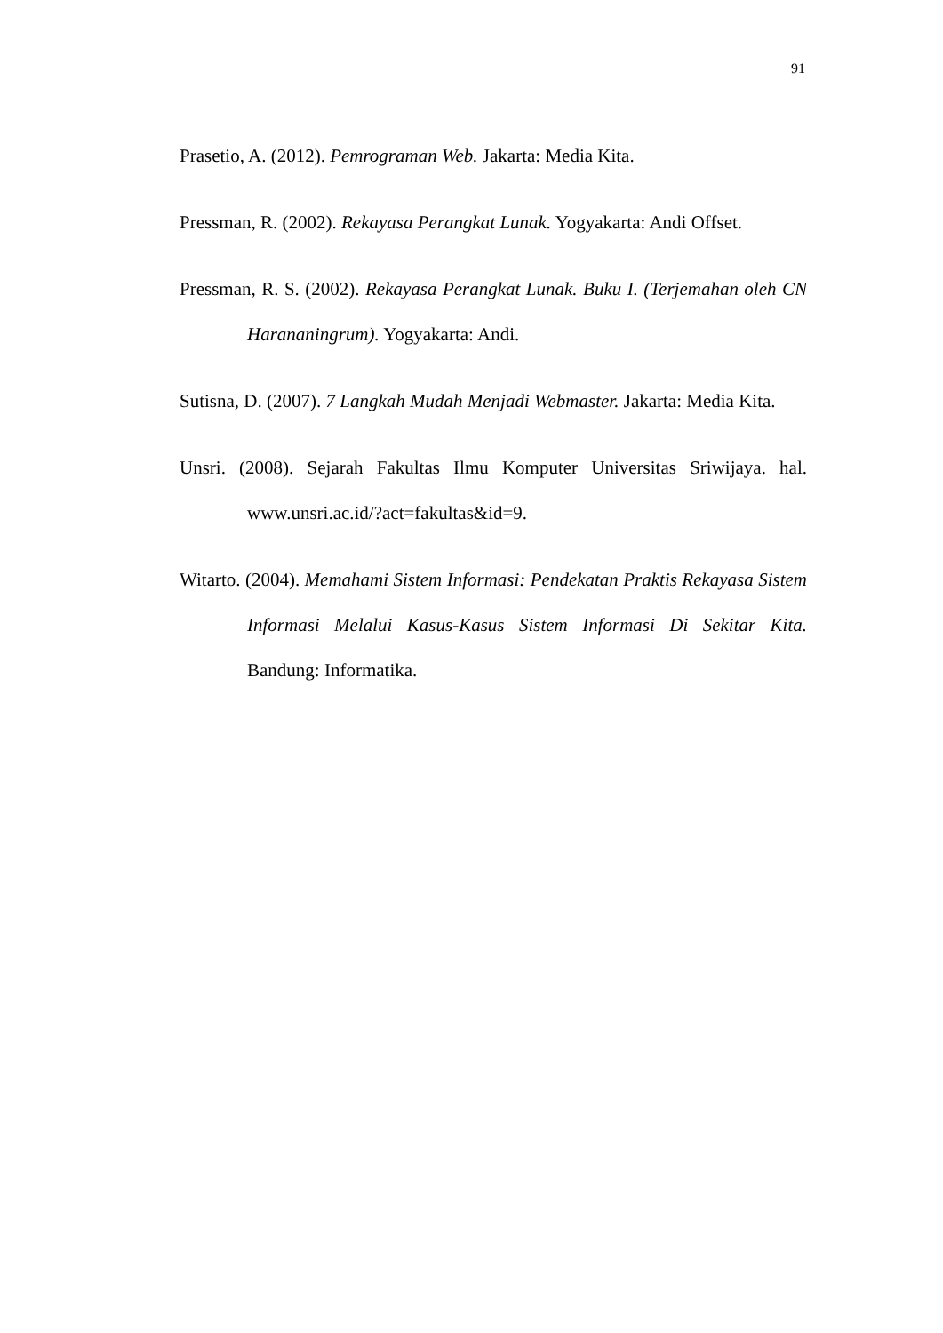91
Prasetio, A. (2012). Pemrograman Web. Jakarta: Media Kita.
Pressman, R. (2002). Rekayasa Perangkat Lunak. Yogyakarta: Andi Offset.
Pressman, R. S. (2002). Rekayasa Perangkat Lunak. Buku I. (Terjemahan oleh CN Harananingrum). Yogyakarta: Andi.
Sutisna, D. (2007). 7 Langkah Mudah Menjadi Webmaster. Jakarta: Media Kita.
Unsri. (2008). Sejarah Fakultas Ilmu Komputer Universitas Sriwijaya. hal. www.unsri.ac.id/?act=fakultas&id=9.
Witarto. (2004). Memahami Sistem Informasi: Pendekatan Praktis Rekayasa Sistem Informasi Melalui Kasus-Kasus Sistem Informasi Di Sekitar Kita. Bandung: Informatika.